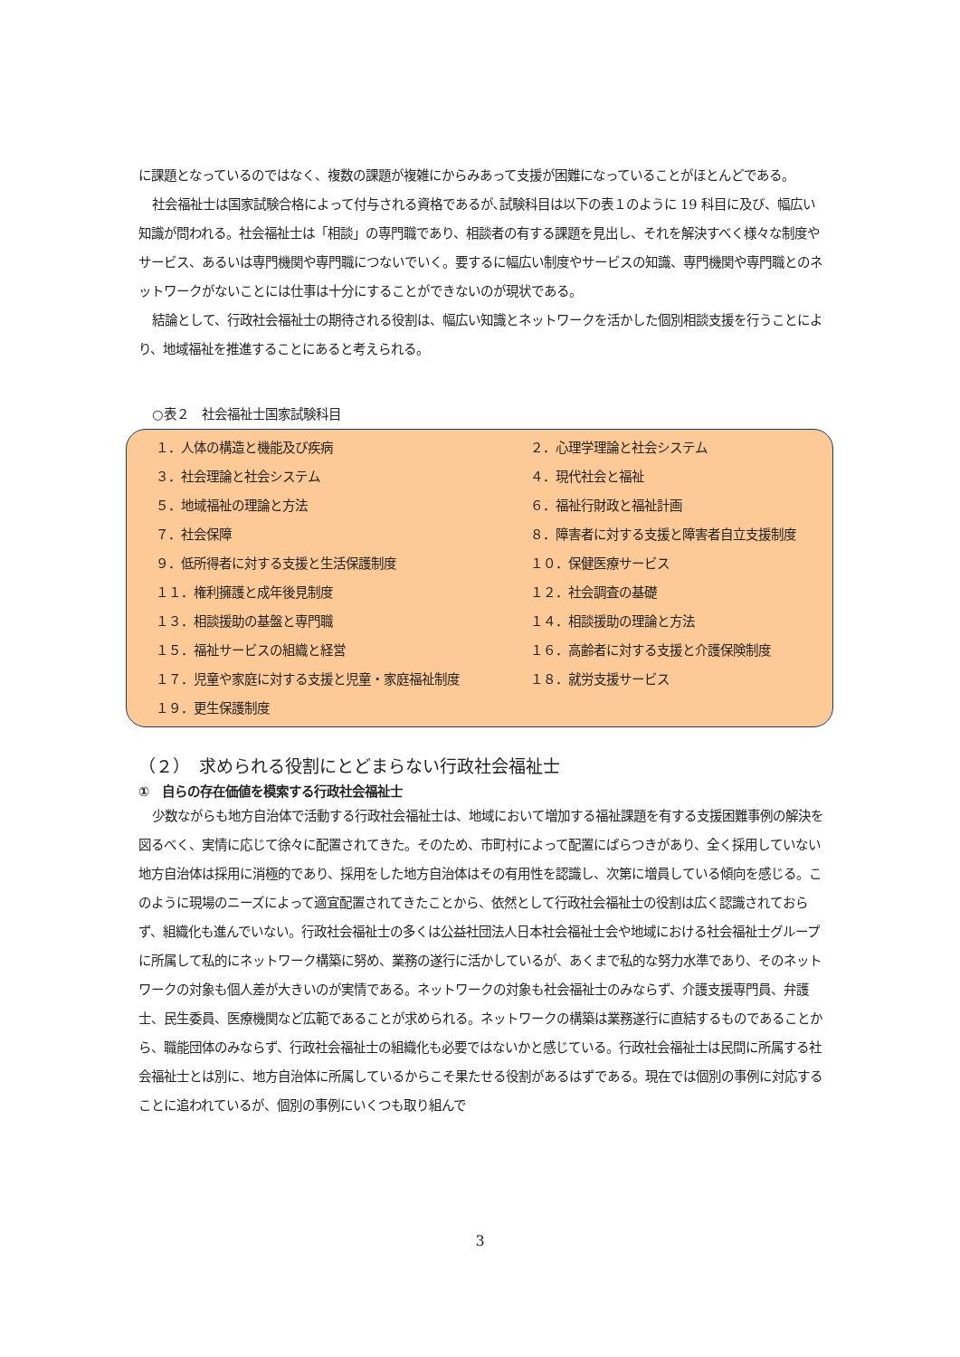に課題となっているのではなく、複数の課題が複雑にからみあって支援が困難になっていることがほとんどである。
社会福祉士は国家試験合格によって付与される資格であるが､試験科目は以下の表１のように 19 科目に及び、幅広い知識が問われる。社会福祉士は「相談」の専門職であり、相談者の有する課題を見出し、それを解決すべく様々な制度やサービス、あるいは専門機関や専門職につないでいく。要するに幅広い制度やサービスの知識、専門機関や専門職とのネットワークがないことには仕事は十分にすることができないのが現状である。
結論として、行政社会福祉士の期待される役割は、幅広い知識とネットワークを活かした個別相談支援を行うことにより、地域福祉を推進することにあると考えられる。
○表２　社会福祉士国家試験科目
| １．人体の構造と機能及び疾病 | ２．心理学理論と社会システム |
| ３．社会理論と社会システム | ４．現代社会と福祉 |
| ５．地域福祉の理論と方法 | ６．福祉行財政と福祉計画 |
| ７．社会保障 | ８．障害者に対する支援と障害者自立支援制度 |
| ９．低所得者に対する支援と生活保護制度 | １０．保健医療サービス |
| １１．権利擁護と成年後見制度 | １２．社会調査の基礎 |
| １３．相談援助の基盤と専門職 | １４．相談援助の理論と方法 |
| １５．福祉サービスの組織と経営 | １６．高齢者に対する支援と介護保険制度 |
| １７．児童や家庭に対する支援と児童・家庭福祉制度 | １８．就労支援サービス |
| １９．更生保護制度 | |
（２）　求められる役割にとどまらない行政社会福祉士
①　自らの存在価値を模索する行政社会福祉士
少数ながらも地方自治体で活動する行政社会福祉士は、地域において増加する福祉課題を有する支援困難事例の解決を図るべく、実情に応じて徐々に配置されてきた。そのため、市町村によって配置にばらつきがあり、全く採用していない地方自治体は採用に消極的であり、採用をした地方自治体はその有用性を認識し、次第に増員している傾向を感じる。このように現場のニーズによって適宜配置されてきたことから、依然として行政社会福祉士の役割は広く認識されておらず、組織化も進んでいない。行政社会福祉士の多くは公益社団法人日本社会福祉士会や地域における社会福祉士グループに所属して私的にネットワーク構築に努め、業務の遂行に活かしているが、あくまで私的な努力水準であり、そのネットワークの対象も個人差が大きいのが実情である。ネットワークの対象も社会福祉士のみならず、介護支援専門員、弁護士、民生委員、医療機関など広範であることが求められる。ネットワークの構築は業務遂行に直結するものであることから、職能団体のみならず、行政社会福祉士の組織化も必要ではないかと感じている。行政社会福祉士は民間に所属する社会福祉士とは別に、地方自治体に所属しているからこそ果たせる役割があるはずである。現在では個別の事例に対応することに追われているが、個別の事例にいくつも取り組んで
3